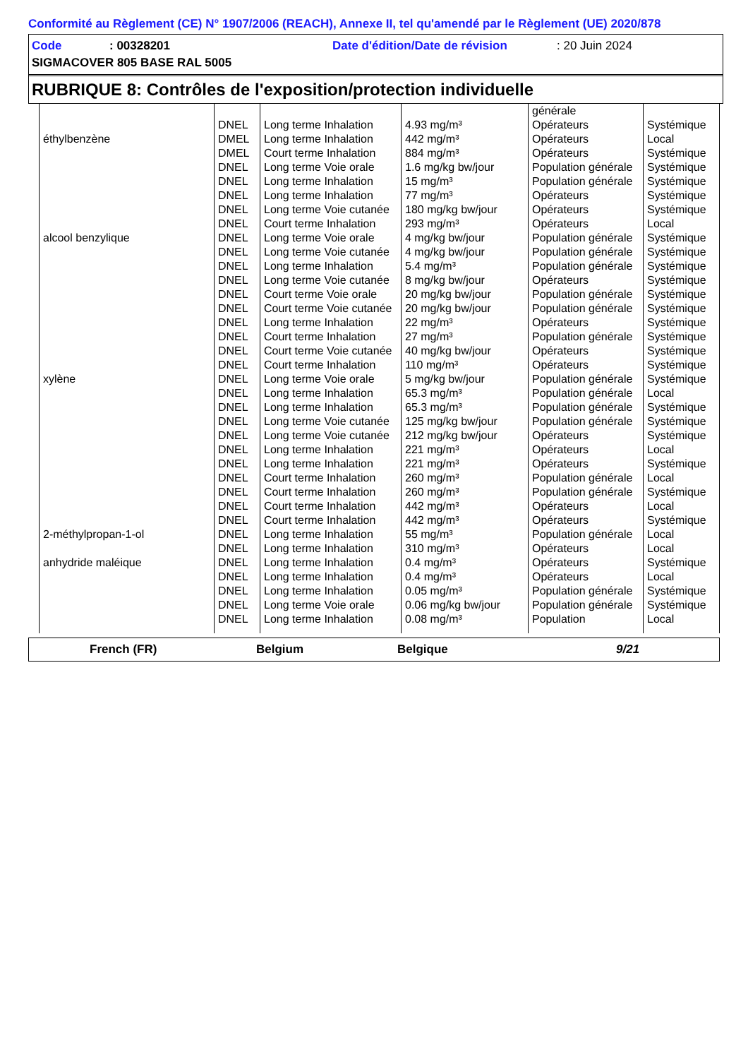Conformité au Règlement (CE) N° 1907/2006 (REACH), Annexe II, tel qu'amendé par le Règlement (UE) 2020/878
Code: 00328201 Date d'édition/Date de révision: 20 Juin 2024
SIGMACOVER 805 BASE RAL 5005
RUBRIQUE 8: Contrôles de l'exposition/protection individuelle
| | | | | générale | |
| | DNEL | Long terme Inhalation | 4.93 mg/m³ | Opérateurs | Systémique |
| éthylbenzène | DMEL | Long terme Inhalation | 442 mg/m³ | Opérateurs | Local |
| | DMEL | Court terme Inhalation | 884 mg/m³ | Opérateurs | Systémique |
| | DNEL | Long terme Voie orale | 1.6 mg/kg bw/jour | Population générale | Systémique |
| | DNEL | Long terme Inhalation | 15 mg/m³ | Population générale | Systémique |
| | DNEL | Long terme Inhalation | 77 mg/m³ | Opérateurs | Systémique |
| | DNEL | Long terme Voie cutanée | 180 mg/kg bw/jour | Opérateurs | Systémique |
| | DNEL | Court terme Inhalation | 293 mg/m³ | Opérateurs | Local |
| alcool benzylique | DNEL | Long terme Voie orale | 4 mg/kg bw/jour | Population générale | Systémique |
| | DNEL | Long terme Voie cutanée | 4 mg/kg bw/jour | Population générale | Systémique |
| | DNEL | Long terme Inhalation | 5.4 mg/m³ | Population générale | Systémique |
| | DNEL | Long terme Voie cutanée | 8 mg/kg bw/jour | Opérateurs | Systémique |
| | DNEL | Court terme Voie orale | 20 mg/kg bw/jour | Population générale | Systémique |
| | DNEL | Court terme Voie cutanée | 20 mg/kg bw/jour | Population générale | Systémique |
| | DNEL | Long terme Inhalation | 22 mg/m³ | Opérateurs | Systémique |
| | DNEL | Court terme Inhalation | 27 mg/m³ | Population générale | Systémique |
| | DNEL | Court terme Voie cutanée | 40 mg/kg bw/jour | Opérateurs | Systémique |
| | DNEL | Court terme Inhalation | 110 mg/m³ | Opérateurs | Systémique |
| xylène | DNEL | Long terme Voie orale | 5 mg/kg bw/jour | Population générale | Systémique |
| | DNEL | Long terme Inhalation | 65.3 mg/m³ | Population générale | Local |
| | DNEL | Long terme Inhalation | 65.3 mg/m³ | Population générale | Systémique |
| | DNEL | Long terme Voie cutanée | 125 mg/kg bw/jour | Population générale | Systémique |
| | DNEL | Long terme Voie cutanée | 212 mg/kg bw/jour | Opérateurs | Systémique |
| | DNEL | Long terme Inhalation | 221 mg/m³ | Opérateurs | Local |
| | DNEL | Long terme Inhalation | 221 mg/m³ | Opérateurs | Systémique |
| | DNEL | Court terme Inhalation | 260 mg/m³ | Population générale | Local |
| | DNEL | Court terme Inhalation | 260 mg/m³ | Population générale | Systémique |
| | DNEL | Court terme Inhalation | 442 mg/m³ | Opérateurs | Local |
| | DNEL | Court terme Inhalation | 442 mg/m³ | Opérateurs | Systémique |
| 2-méthylpropan-1-ol | DNEL | Long terme Inhalation | 55 mg/m³ | Population générale | Local |
| | DNEL | Long terme Inhalation | 310 mg/m³ | Opérateurs | Local |
| anhydride maléique | DNEL | Long terme Inhalation | 0.4 mg/m³ | Opérateurs | Systémique |
| | DNEL | Long terme Inhalation | 0.4 mg/m³ | Opérateurs | Local |
| | DNEL | Long terme Inhalation | 0.05 mg/m³ | Population générale | Systémique |
| | DNEL | Long terme Voie orale | 0.06 mg/kg bw/jour | Population générale | Systémique |
| | DNEL | Long terme Inhalation | 0.08 mg/m³ | Population | Local |
French (FR) Belgium Belgique 9/21